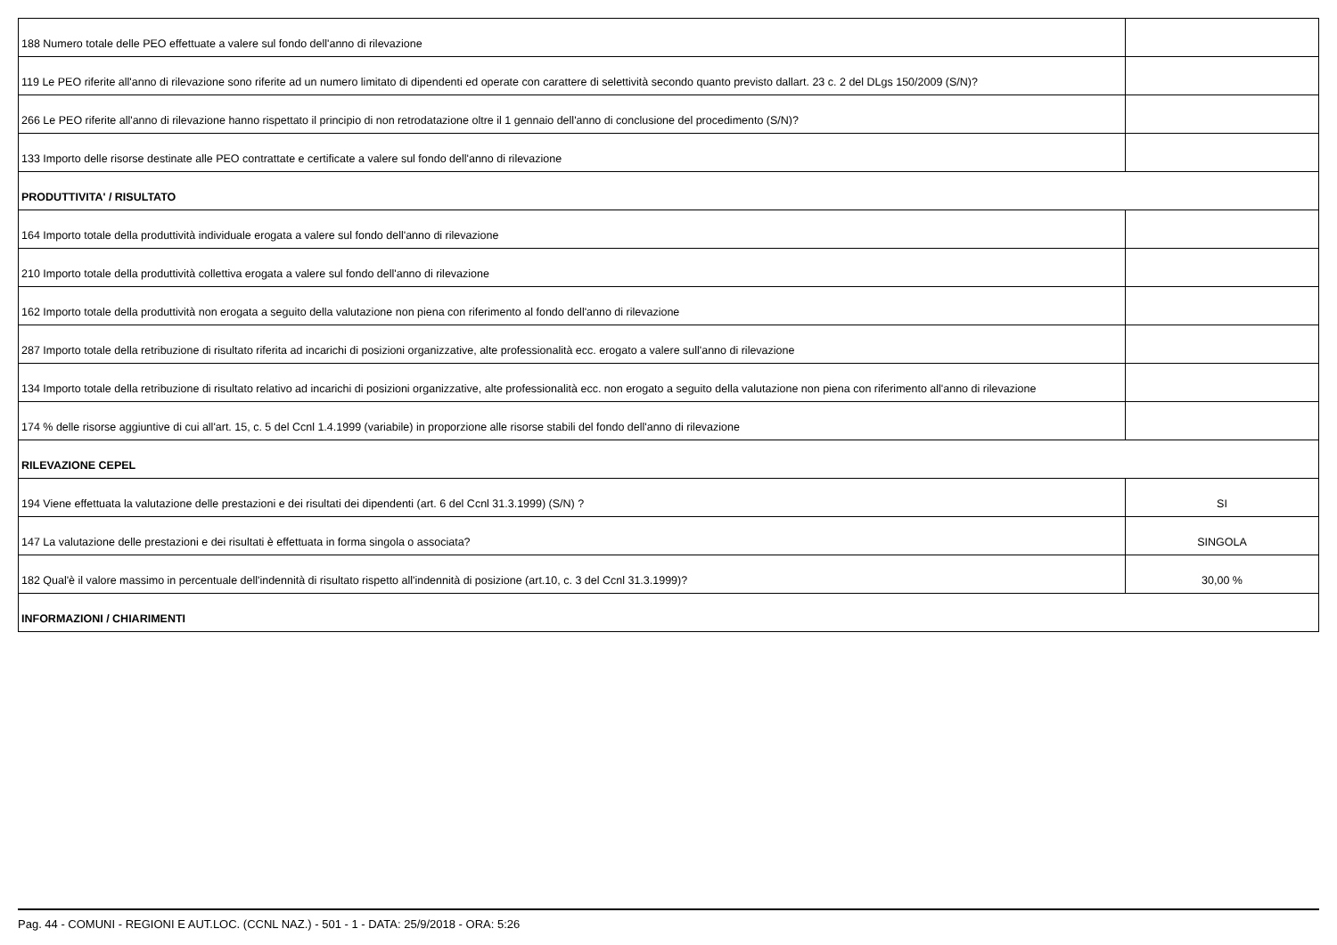| 188 Numero totale delle PEO effettuate a valere sul fondo dell'anno di rilevazione | |
| 119 Le PEO riferite all'anno di rilevazione sono riferite ad un numero limitato di dipendenti ed operate con carattere di selettività secondo quanto previsto dallart. 23 c. 2 del DLgs 150/2009 (S/N)? | |
| 266 Le PEO riferite all'anno di rilevazione hanno rispettato il principio di non retrodatazione oltre il 1 gennaio dell'anno di conclusione del procedimento (S/N)? | |
| 133 Importo delle risorse destinate alle PEO contrattate e certificate a valere sul fondo dell'anno di rilevazione | |
| PRODUTTIVITA' / RISULTATO | |
| 164 Importo totale della produttività individuale erogata a valere sul fondo dell'anno di rilevazione | |
| 210 Importo totale della produttività collettiva erogata a valere sul fondo dell'anno di rilevazione | |
| 162 Importo totale della produttività non erogata a seguito della valutazione non piena con riferimento al fondo dell'anno di rilevazione | |
| 287 Importo totale della retribuzione di risultato riferita ad incarichi di posizioni organizzative, alte professionalità ecc. erogato a valere sull'anno di rilevazione | |
| 134 Importo totale della retribuzione di risultato relativo ad incarichi di posizioni organizzative, alte professionalità ecc. non erogato a seguito della valutazione non piena con riferimento all'anno di rilevazione | |
| 174 % delle risorse aggiuntive di cui all'art. 15, c. 5 del Ccnl 1.4.1999 (variabile) in proporzione alle risorse stabili del fondo dell'anno di rilevazione | |
| RILEVAZIONE CEPEL | |
| 194 Viene effettuata la valutazione delle prestazioni e dei risultati dei dipendenti (art. 6 del Ccnl 31.3.1999) (S/N) ? | SI |
| 147 La valutazione delle prestazioni e dei risultati è effettuata in forma singola o associata? | SINGOLA |
| 182 Qual'è il valore massimo in percentuale dell'indennità di risultato rispetto all'indennità di posizione (art.10, c. 3 del Ccnl 31.3.1999)? | 30,00 % |
| INFORMAZIONI / CHIARIMENTI | |
Pag. 44 - COMUNI - REGIONI E AUT.LOC. (CCNL NAZ.) - 501 - 1 - DATA: 25/9/2018 - ORA: 5:26